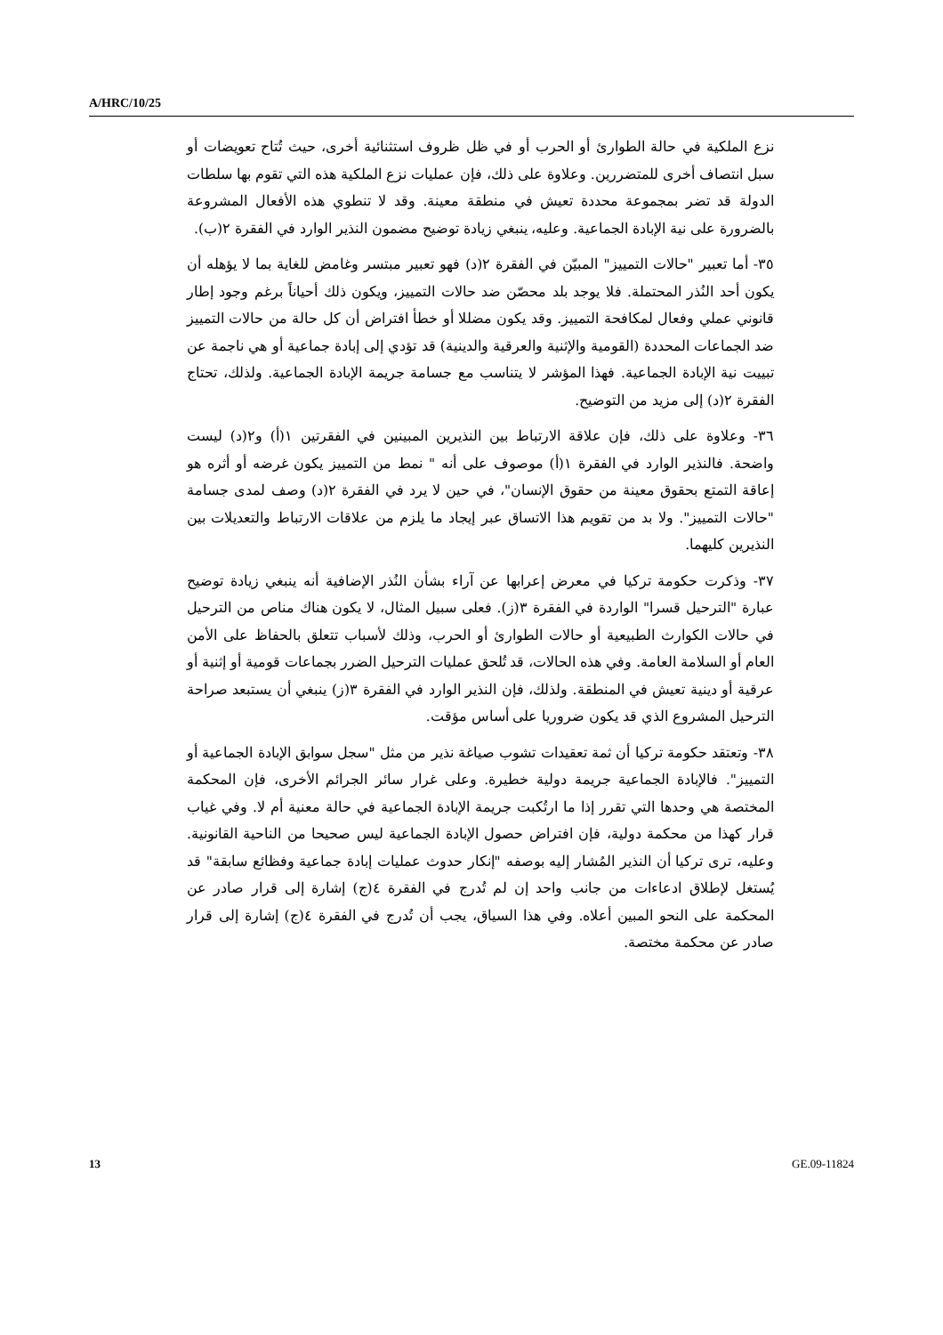A/HRC/10/25
نزع الملكية في حالة الطوارئ أو الحرب أو في ظل ظروف استثنائية أخرى، حيث تُتاح تعويضات أو سبل انتصاف أخرى للمتضررين. وعلاوة على ذلك، فإن عمليات نزع الملكية هذه التي تقوم بها سلطات الدولة قد تضر بمجموعة محددة تعيش في منطقة معينة. وقد لا تنطوي هذه الأفعال المشروعة بالضرورة على نية الإبادة الجماعية. وعليه، ينبغي زيادة توضيح مضمون النذير الوارد في الفقرة ٢(ب).
٣٥- أما تعبير "حالات التمييز" المبيّن في الفقرة ٢(د) فهو تعبير مبتسر وغامض للغاية بما لا يؤهله أن يكون أحد النُذر المحتملة. فلا يوجد بلد محصّن ضد حالات التمييز، ويكون ذلك أحياناً برغم وجود إطار قانوني عملي وفعال لمكافحة التمييز. وقد يكون مضللا أو خطأ افتراض أن كل حالة من حالات التمييز ضد الجماعات المحددة (القومية والإثنية والعرقية والدينية) قد تؤدي إلى إبادة جماعية أو هي ناجمة عن تبييت نية الإبادة الجماعية. فهذا المؤشر لا يتناسب مع جسامة جريمة الإبادة الجماعية. ولذلك، تحتاج الفقرة ٢(د) إلى مزيد من التوضيح.
٣٦- وعلاوة على ذلك، فإن علاقة الارتباط بين النذيرين المبينين في الفقرتين ١(أ) و٢(د) ليست واضحة. فالنذير الوارد في الفقرة ١(أ) موصوف على أنه " نمط من التمييز يكون غرضه أو أثره هو إعاقة التمتع بحقوق معينة من حقوق الإنسان"، في حين لا يرد في الفقرة ٢(د) وصف لمدى جسامة "حالات التمييز". ولا بد من تقويم هذا الاتساق عبر إيجاد ما يلزم من علاقات الارتباط والتعديلات بين النذيرين كليهما.
٣٧- وذكرت حكومة تركيا في معرض إعرابها عن آراء بشأن النُذر الإضافية أنه ينبغي زيادة توضيح عبارة "الترحيل قسرا" الواردة في الفقرة ٣(ز). فعلى سبيل المثال، لا يكون هناك مناص من الترحيل في حالات الكوارث الطبيعية أو حالات الطوارئ أو الحرب، وذلك لأسباب تتعلق بالحفاظ على الأمن العام أو السلامة العامة. وفي هذه الحالات، قد تُلحق عمليات الترحيل الضرر بجماعات قومية أو إثنية أو عرقية أو دينية تعيش في المنطقة. ولذلك، فإن النذير الوارد في الفقرة ٣(ز) ينبغي أن يستبعد صراحة الترحيل المشروع الذي قد يكون ضروريا على أساس مؤقت.
٣٨- وتعتقد حكومة تركيا أن ثمة تعقيدات تشوب صياغة نذير من مثل "سجل سوابق الإبادة الجماعية أو التمييز". فالإبادة الجماعية جريمة دولية خطيرة. وعلى غرار سائر الجرائم الأخرى، فإن المحكمة المختصة هي وحدها التي تقرر إذا ما ارتُكبت جريمة الإبادة الجماعية في حالة معنية أم لا. وفي غياب قرار كهذا من محكمة دولية، فإن افتراض حصول الإبادة الجماعية ليس صحيحا من الناحية القانونية. وعليه، ترى تركيا أن النذير المُشار إليه بوصفه "إنكار حدوث عمليات إبادة جماعية وفظائع سابقة" قد يُستغل لإطلاق ادعاءات من جانب واحد إن لم تُدرج في الفقرة ٤(ج) إشارة إلى قرار صادر عن المحكمة على النحو المبين أعلاه. وفي هذا السياق، يجب أن تُدرج في الفقرة ٤(ج) إشارة إلى قرار صادر عن محكمة مختصة.
13 GE.09-11824